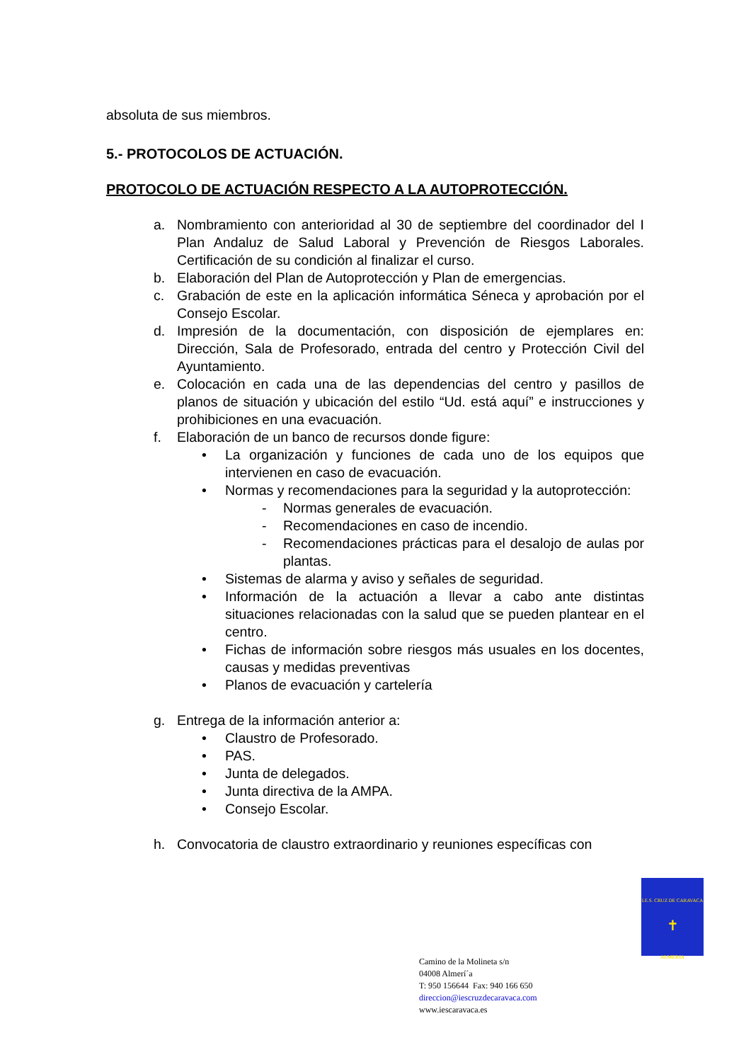absoluta de sus miembros.
5.- PROTOCOLOS DE ACTUACIÓN.
PROTOCOLO DE ACTUACIÓN RESPECTO A LA AUTOPROTECCIÓN.
a. Nombramiento con anterioridad al 30 de septiembre del coordinador del I Plan Andaluz de Salud Laboral y Prevención de Riesgos Laborales. Certificación de su condición al finalizar el curso.
b. Elaboración del Plan de Autoprotección y Plan de emergencias.
c. Grabación de este en la aplicación informática Séneca y aprobación por el Consejo Escolar.
d. Impresión de la documentación, con disposición de ejemplares en: Dirección, Sala de Profesorado, entrada del centro y Protección Civil del Ayuntamiento.
e. Colocación en cada una de las dependencias del centro y pasillos de planos de situación y ubicación del estilo “Ud. está aquí” e instrucciones y prohibiciones en una evacuación.
f. Elaboración de un banco de recursos donde figure:
• La organización y funciones de cada uno de los equipos que intervienen en caso de evacuación.
• Normas y recomendaciones para la seguridad y la autoprotección:
- Normas generales de evacuación.
- Recomendaciones en caso de incendio.
- Recomendaciones prácticas para el desalojo de aulas por plantas.
• Sistemas de alarma y aviso y señales de seguridad.
• Información de la actuación a llevar a cabo ante distintas situaciones relacionadas con la salud que se pueden plantear en el centro.
• Fichas de información sobre riesgos más usuales en los docentes, causas y medidas preventivas
• Planos de evacuación y cartelería
g. Entrega de la información anterior a:
• Claustro de Profesorado.
• PAS.
• Junta de delegados.
• Junta directiva de la AMPA.
• Consejo Escolar.
h. Convocatoria de claustro extraordinario y reuniones específicas con
I.E.S. CRUZ DE CARAVACA
✝
ALMERIA
Camino de la Molineta s/n
04008 Almerí´a
T: 950 156644 Fax: 940 166 650
direccion@iescruzdecaravaca.com
www.iescaravaca.es